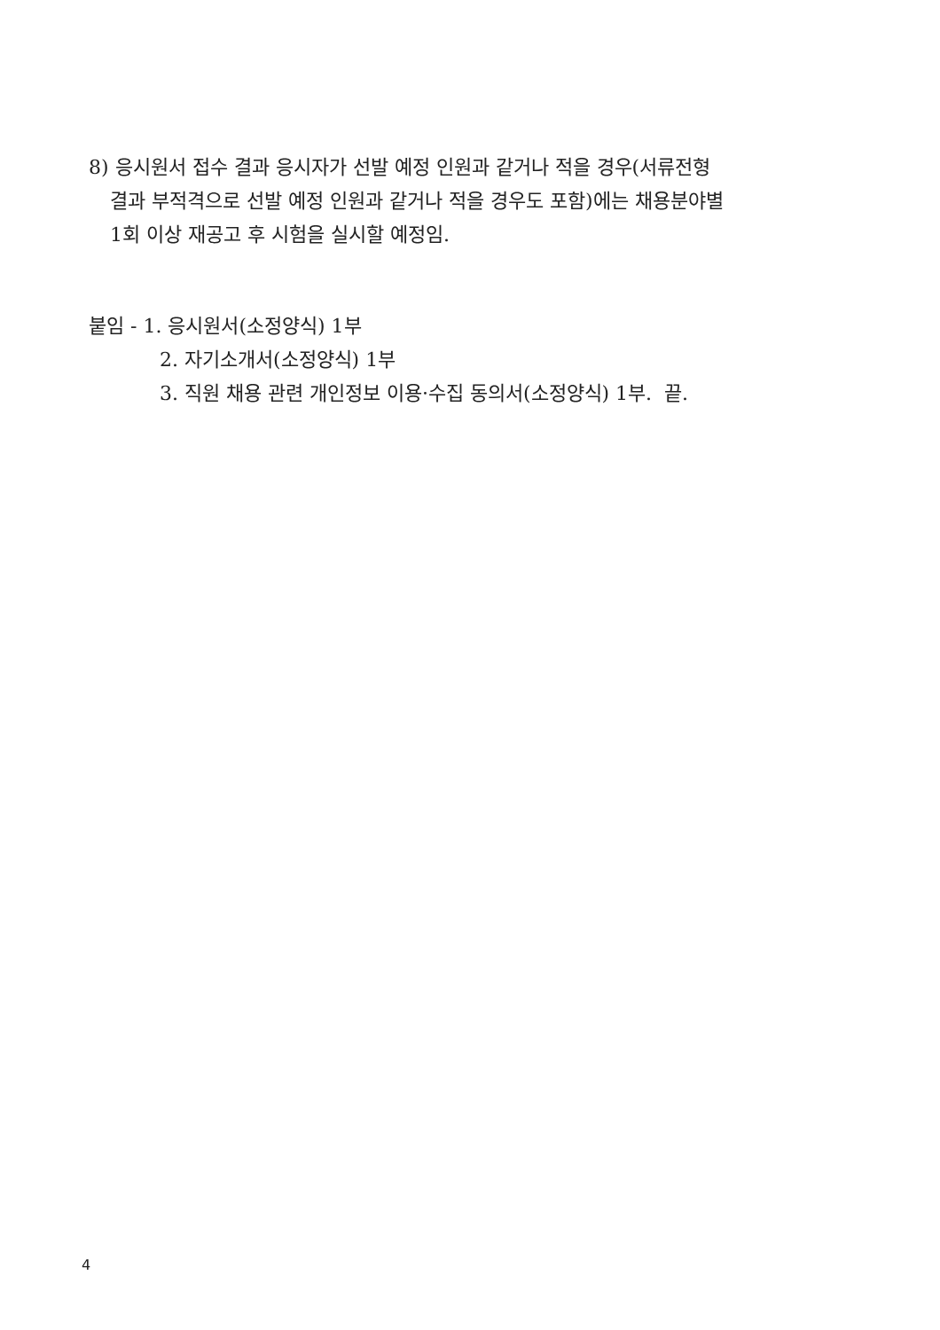8) 응시원서 접수 결과 응시자가 선발 예정 인원과 같거나 적을 경우(서류전형
결과 부적격으로 선발 예정 인원과 같거나 적을 경우도 포함)에는 채용분야별
1회 이상 재공고 후 시험을 실시할 예정임.
붙임 - 1. 응시원서(소정양식) 1부
2. 자기소개서(소정양식) 1부
3. 직원 채용 관련 개인정보 이용·수집 동의서(소정양식) 1부. 끝.
4